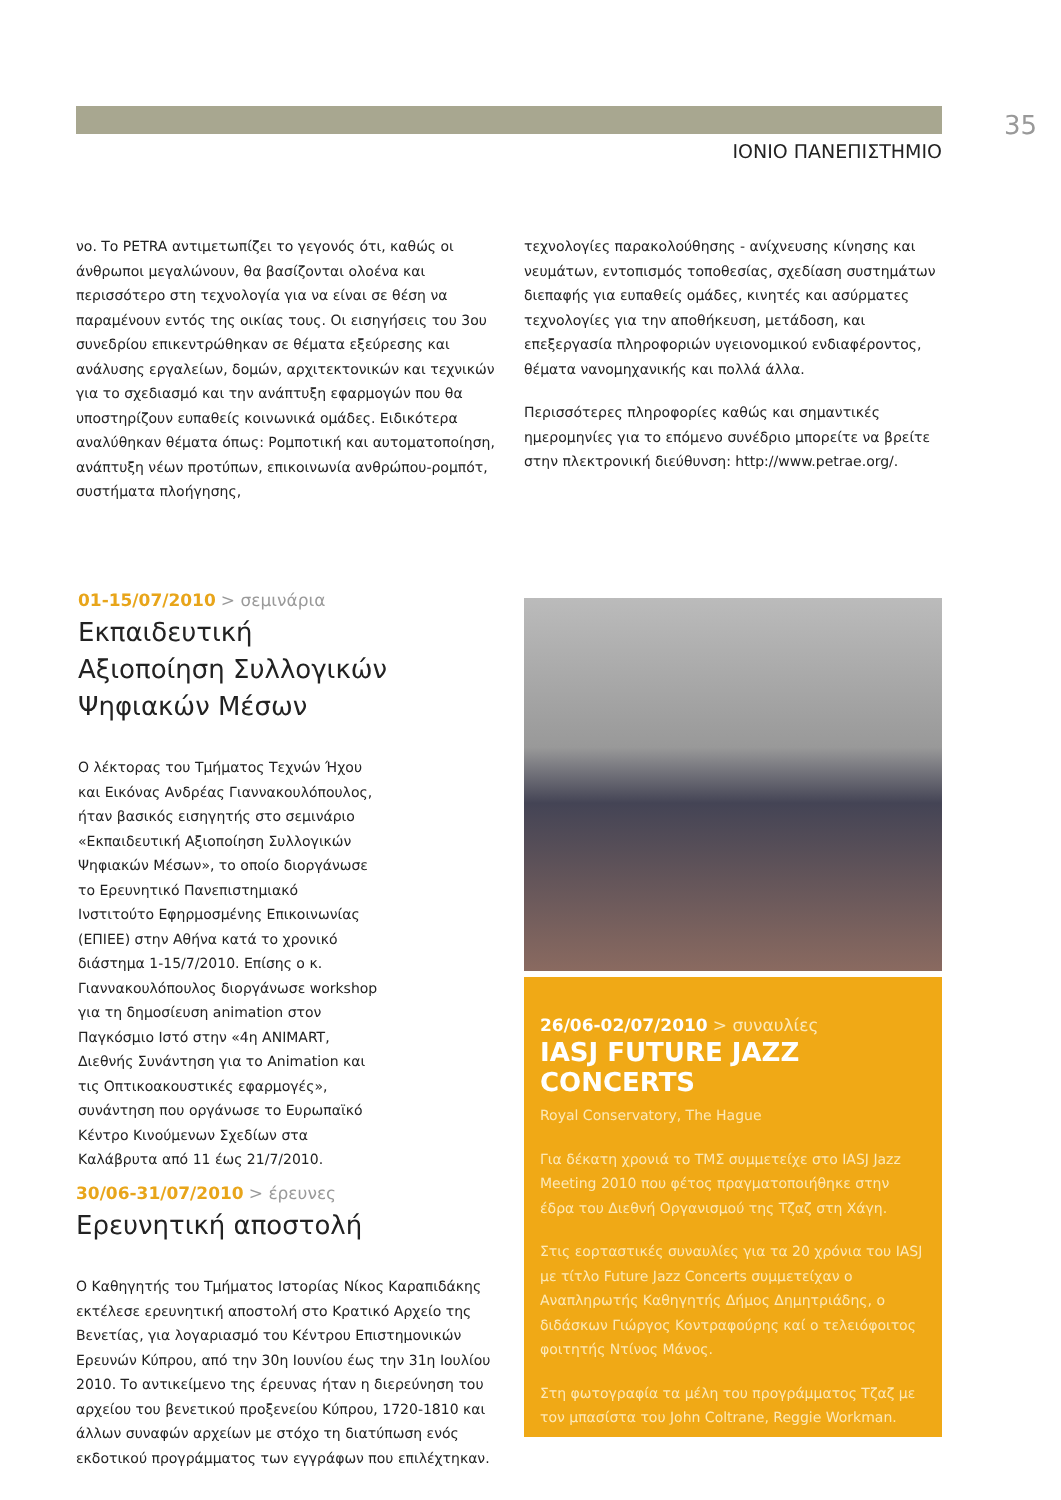35
ΙΟΝΙΟ ΠΑΝΕΠΙΣΤΗΜΙΟ
νο. Το PETRA αντιμετωπίζει το γεγονός ότι, καθώς οι άνθρωποι μεγαλώνουν, θα βασίζονται ολοένα και περισσότερο στη τεχνολογία για να είναι σε θέση να παραμένουν εντός της οικίας τους. Οι εισηγήσεις του 3ου συνεδρίου επικεντρώθηκαν σε θέματα εξεύρεσης και ανάλυσης εργαλείων, δομών, αρχιτεκτονικών και τεχνικών για το σχεδιασμό και την ανάπτυξη εφαρμογών που θα υποστηρίζουν ευπαθείς κοινωνικά ομάδες. Ειδικότερα αναλύθηκαν θέματα όπως: Ρομποτική και αυτοματοποίηση, ανάπτυξη νέων προτύπων, επικοινωνία ανθρώπου-ρομπότ, συστήματα πλοήγησης,
τεχνολογίες παρακολούθησης - ανίχνευσης κίνησης και νευμάτων, εντοπισμός τοποθεσίας, σχεδίαση συστημάτων διεπαφής για ευπαθείς ομάδες, κινητές και ασύρματες τεχνολογίες για την αποθήκευση, μετάδοση, και επεξεργασία πληροφοριών υγειονομικού ενδιαφέροντος, θέματα νανομηχανικής και πολλά άλλα.
Περισσότερες πληροφορίες καθώς και σημαντικές ημερομηνίες για το επόμενο συνέδριο μπορείτε να βρείτε στην πλεκτρονική διεύθυνση: http://www.petrae.org/.
01-15/07/2010 > σεμινάρια
Εκπαιδευτική
Αξιοποίηση Συλλογικών
Ψηφιακών Μέσων
Ο λέκτορας του Τμήματος Τεχνών Ήχου και Εικόνας Ανδρέας Γιαννακουλόπουλος, ήταν βασικός εισηγητής στο σεμινάριο «Εκπαιδευτική Αξιοποίηση Συλλογικών Ψηφιακών Μέσων», το οποίο διοργάνωσε το Ερευνητικό Πανεπιστημιακό Ινστιτούτο Εφηρμοσμένης Επικοινωνίας (ΕΠΙΕΕ) στην Αθήνα κατά το χρονικό διάστημα 1-15/7/2010. Επίσης ο κ. Γιαννακουλόπουλος διοργάνωσε workshop για τη δημοσίευση animation στον Παγκόσμιο Ιστό στην «4η ANIMART, Διεθνής Συνάντηση για το Animation και τις Οπτικοακουστικές εφαρμογές», συνάντηση που οργάνωσε το Ευρωπαϊκό Κέντρο Κινούμενων Σχεδίων στα Καλάβρυτα από 11 έως 21/7/2010.
30/06-31/07/2010 > έρευνες
Ερευνητική αποστολή
Ο Καθηγητής του Τμήματος Ιστορίας Νίκος Καραπιδάκης εκτέλεσε ερευνητική αποστολή στο Κρατικό Αρχείο της Βενετίας, για λογαριασμό του Κέντρου Επιστημονικών Ερευνών Κύπρου, από την 30η Ιουνίου έως την 31η Ιουλίου 2010. Το αντικείμενο της έρευνας ήταν η διερεύνηση του αρχείου του βενετικού προξενείου Κύπρου, 1720-1810 και άλλων συναφών αρχείων με στόχο τη διατύπωση ενός εκδοτικού προγράμματος των εγγράφων που επιλέχτηκαν.
26/06-02/07/2010 > συναυλίες
IASJ FUTURE JAZZ CONCERTS
Royal Conservatory, The Hague
Για δέκατη χρονιά το ΤΜΣ συμμετείχε στο IASJ Jazz Meeting 2010 που φέτος πραγματοποιήθηκε στην έδρα του Διεθνή Οργανισμού της Τζαζ στη Χάγη.
Στις εορταστικές συναυλίες για τα 20 χρόνια του IASJ με τίτλο Future Jazz Concerts συμμετείχαν ο Αναπληρωτής Καθηγητής Δήμος Δημητριάδης, ο διδάσκων Γιώργος Κοντραφούρης καί ο τελειόφοιτος φοιτητής Ντίνος Μάνος.
Στη φωτογραφία τα μέλη του προγράμματος Τζαζ με τον μπασίστα του John Coltrane, Reggie Workman.